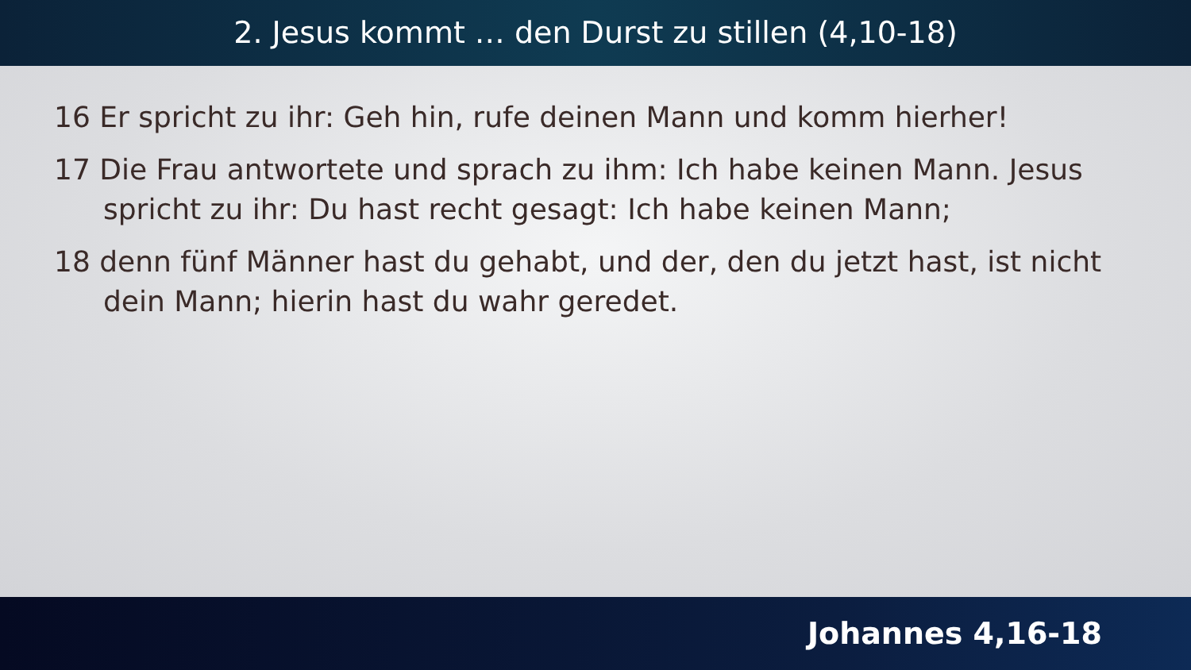2. Jesus kommt … den Durst zu stillen (4,10-18)
16 Er spricht zu ihr: Geh hin, rufe deinen Mann und komm hierher!
17 Die Frau antwortete und sprach zu ihm: Ich habe keinen Mann. Jesus spricht zu ihr: Du hast recht gesagt: Ich habe keinen Mann;
18 denn fünf Männer hast du gehabt, und der, den du jetzt hast, ist nicht dein Mann; hierin hast du wahr geredet.
Johannes 4,16-18